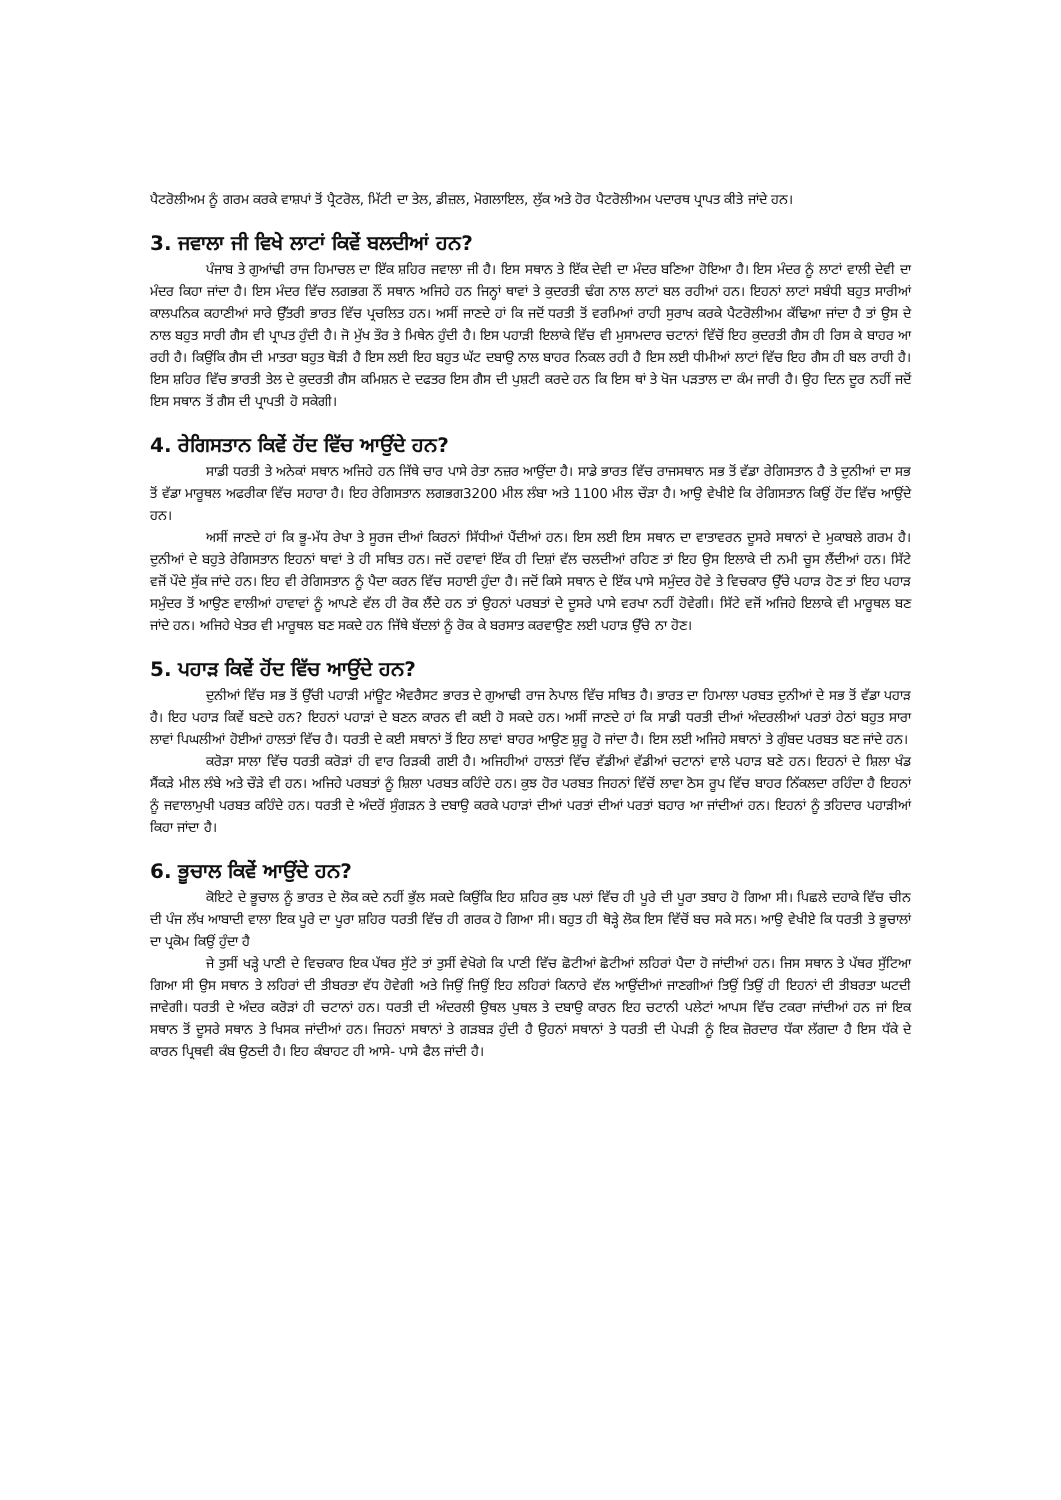ਪੈਟਰੋਲੀਅਮ ਨੂੰ ਗਰਮ ਕਰਕੇ ਵਾਸ਼ਪਾਂ ਤੋਂ ਪ੍ਰੈਟਰੋਲ, ਮਿੱਟੀ ਦਾ ਤੇਲ, ਡੀਜ਼ਲ, ਮੋਗਲਾਇਲ, ਲੁੱਕ ਅਤੇ ਹੋਰ ਪੈਟਰੋਲੀਅਮ ਪਦਾਰਥ ਪ੍ਰਾਪਤ ਕੀਤੇ ਜਾਂਦੇ ਹਨ।
3. ਜਵਾਲਾ ਜੀ ਵਿਖੇ ਲਾਟਾਂ ਕਿਵੇਂ ਬਲਦੀਆਂ ਹਨ?
ਪੰਜਾਬ ਤੇ ਗੁਆਂਢੀ ਰਾਜ ਹਿਮਾਚਲ ਦਾ ਇੱਕ ਸ਼ਹਿਰ ਜਵਾਲਾ ਜੀ ਹੈ। ਇਸ ਸਥਾਨ ਤੇ ਇੱਕ ਦੇਵੀ ਦਾ ਮੰਦਰ ਬਣਿਆ ਹੋਇਆ ਹੈ। ਇਸ ਮੰਦਰ ਨੂੰ ਲਾਟਾਂ ਵਾਲੀ ਦੇਵੀ ਦਾ ਮੰਦਰ ਕਿਹਾ ਜਾਂਦਾ ਹੈ। ਇਸ ਮੰਦਰ ਵਿੱਚ ਲਗਭਗ ਨੌਂ ਸਥਾਨ ਅਜਿਹੇ ਹਨ ਜਿਨ੍ਹਾਂ ਥਾਵਾਂ ਤੇ ਕੁਦਰਤੀ ਢੰਗ ਨਾਲ ਲਾਟਾਂ ਬਲ ਰਹੀਆਂ ਹਨ। ਇਹਨਾਂ ਲਾਟਾਂ ਸਬੰਧੀ ਬਹੁਤ ਸਾਰੀਆਂ ਕਾਲਪਨਿਕ ਕਹਾਣੀਆਂ ਸਾਰੇ ਉੱਤਰੀ ਭਾਰਤ ਵਿੱਚ ਪ੍ਰਚਲਿਤ ਹਨ। ਅਸੀਂ ਜਾਣਦੇ ਹਾਂ ਕਿ ਜਦੋਂ ਧਰਤੀ ਤੋਂ ਵਰਮਿਆਂ ਰਾਹੀ ਸੁਰਾਖ ਕਰਕੇ ਪੈਟਰੋਲੀਅਮ ਕੱਢਿਆ ਜਾਂਦਾ ਹੈ ਤਾਂ ਉਸ ਦੇ ਨਾਲ ਬਹੁਤ ਸਾਰੀ ਗੈਸ ਵੀ ਪ੍ਰਾਪਤ ਹੁੰਦੀ ਹੈ। ਜੋ ਮੁੱਖ ਤੌਰ ਤੇ ਮਿਥੇਨ ਹੁੰਦੀ ਹੈ। ਇਸ ਪਹਾੜੀ ਇਲਾਕੇ ਵਿੱਚ ਵੀ ਮੁਸਾਮਦਾਰ ਚਟਾਨਾਂ ਵਿੱਚੋਂ ਇਹ ਕੁਦਰਤੀ ਗੈਸ ਹੀ ਰਿਸ ਕੇ ਬਾਹਰ ਆ ਰਹੀ ਹੈ। ਕਿਉਂਕਿ ਗੈਸ ਦੀ ਮਾਤਰਾ ਬਹੁਤ ਥੋੜੀ ਹੈ ਇਸ ਲਈ ਇਹ ਬਹੁਤ ਘੱਟ ਦਬਾਉ ਨਾਲ ਬਾਹਰ ਨਿਕਲ ਰਹੀ ਹੈ ਇਸ ਲਈ ਧੀਮੀਆਂ ਲਾਟਾਂ ਵਿੱਚ ਇਹ ਗੈਸ ਹੀ ਬਲ ਰਾਹੀ ਹੈ। ਇਸ ਸ਼ਹਿਰ ਵਿੱਚ ਭਾਰਤੀ ਤੇਲ ਦੇ ਕੁਦਰਤੀ ਗੈਸ ਕਮਿਸ਼ਨ ਦੇ ਦਫਤਰ ਇਸ ਗੈਸ ਦੀ ਪੁਸ਼ਟੀ ਕਰਦੇ ਹਨ ਕਿ ਇਸ ਥਾਂ ਤੇ ਖੋਜ ਪੜਤਾਲ ਦਾ ਕੰਮ ਜਾਰੀ ਹੈ। ਉਹ ਦਿਨ ਦੂਰ ਨਹੀਂ ਜਦੋਂ ਇਸ ਸਥਾਨ ਤੋਂ ਗੈਸ ਦੀ ਪ੍ਰਾਪਤੀ ਹੋ ਸਕੇਗੀ।
4. ਰੇਗਿਸਤਾਨ ਕਿਵੇਂ ਹੋਂਦ ਵਿੱਚ ਆਉਂਦੇ ਹਨ?
ਸਾਡੀ ਧਰਤੀ ਤੇ ਅਨੇਕਾਂ ਸਥਾਨ ਅਜਿਹੇ ਹਨ ਜਿੱਥੇ ਚਾਰ ਪਾਸੇ ਰੇਤਾ ਨਜ਼ਰ ਆਉਂਦਾ ਹੈ। ਸਾਡੇ ਭਾਰਤ ਵਿੱਚ ਰਾਜਸਥਾਨ ਸਭ ਤੋਂ ਵੱਡਾ ਰੇਗਿਸਤਾਨ ਹੈ ਤੇ ਦੁਨੀਆਂ ਦਾ ਸਭ ਤੋਂ ਵੱਡਾ ਮਾਰੂਥਲ ਅਫਰੀਕਾ ਵਿੱਚ ਸਹਾਰਾ ਹੈ। ਇਹ ਰੇਗਿਸਤਾਨ ਲਗਭਗ3200 ਮੀਲ ਲੰਬਾ ਅਤੇ 1100 ਮੀਲ ਚੌੜਾ ਹੈ। ਆਉ ਵੇਖੀਏ ਕਿ ਰੇਗਿਸਤਾਨ ਕਿਉਂ ਹੋਂਦ ਵਿੱਚ ਆਉਂਦੇ ਹਨ।
ਅਸੀਂ ਜਾਣਦੇ ਹਾਂ ਕਿ ਭੂ-ਮੱਧ ਰੇਖਾ ਤੇ ਸੂਰਜ ਦੀਆਂ ਕਿਰਨਾਂ ਸਿੱਧੀਆਂ ਪੈਂਦੀਆਂ ਹਨ। ਇਸ ਲਈ ਇਸ ਸਥਾਨ ਦਾ ਵਾਤਾਵਰਨ ਦੂਸਰੇ ਸਥਾਨਾਂ ਦੇ ਮੁਕਾਬਲੇ ਗਰਮ ਹੈ। ਦੁਨੀਆਂ ਦੇ ਬਹੁਤੇ ਰੇਗਿਸਤਾਨ ਇਹਨਾਂ ਥਾਵਾਂ ਤੇ ਹੀ ਸਥਿਤ ਹਨ। ਜਦੋਂ ਹਵਾਵਾਂ ਇੱਕ ਹੀ ਦਿਸ਼ਾਂ ਵੱਲ ਚਲਦੀਆਂ ਰਹਿਣ ਤਾਂ ਇਹ ਉਸ ਇਲਾਕੇ ਦੀ ਨਮੀ ਚੂਸ ਲੈਂਦੀਆਂ ਹਨ। ਸਿੱਟੇ ਵਜੋਂ ਪੌਦੇ ਸੁੱਕ ਜਾਂਦੇ ਹਨ। ਇਹ ਵੀ ਰੇਗਿਸਤਾਨ ਨੂੰ ਪੈਦਾ ਕਰਨ ਵਿੱਚ ਸਹਾਈ ਹੁੰਦਾ ਹੈ। ਜਦੋਂ ਕਿਸੇ ਸਥਾਨ ਦੇ ਇੱਕ ਪਾਸੇ ਸਮੁੰਦਰ ਹੋਵੇ ਤੇ ਵਿਚਕਾਰ ਉੱਚੇ ਪਹਾੜ ਹੋਣ ਤਾਂ ਇਹ ਪਹਾੜ ਸਮੁੰਦਰ ਤੋਂ ਆਉਣ ਵਾਲੀਆਂ ਹਾਵਾਵਾਂ ਨੂੰ ਆਪਣੇ ਵੱਲ ਹੀ ਰੋਕ ਲੈਂਦੇ ਹਨ ਤਾਂ ਉਹਨਾਂ ਪਰਬਤਾਂ ਦੇ ਦੂਸਰੇ ਪਾਸੇ ਵਰਖਾ ਨਹੀਂ ਹੋਵੇਗੀ। ਸਿੱਟੇ ਵਜੋਂ ਅਜਿਹੇ ਇਲਾਕੇ ਵੀ ਮਾਰੂਥਲ ਬਣ ਜਾਂਦੇ ਹਨ। ਅਜਿਹੇ ਖੇਤਰ ਵੀ ਮਾਰੂਥਲ ਬਣ ਸਕਦੇ ਹਨ ਜਿੱਥੇ ਬੱਦਲਾਂ ਨੂੰ ਰੋਕ ਕੇ ਬਰਸਾਤ ਕਰਵਾਉਣ ਲਈ ਪਹਾੜ ਉੱਚੇ ਨਾ ਹੋਣ।
5. ਪਹਾੜ ਕਿਵੇਂ ਹੋਂਦ ਵਿੱਚ ਆਉਂਦੇ ਹਨ?
ਦੁਨੀਆਂ ਵਿੱਚ ਸਭ ਤੋਂ ਉੱਚੀ ਪਹਾੜੀ ਮਾਂਊਟ ਐਵਰੈਸਟ ਭਾਰਤ ਦੇ ਗੁਆਢੀ ਰਾਜ ਨੇਪਾਲ ਵਿੱਚ ਸਥਿਤ ਹੈ। ਭਾਰਤ ਦਾ ਹਿਮਾਲਾ ਪਰਬਤ ਦੁਨੀਆਂ ਦੇ ਸਭ ਤੋਂ ਵੱਡਾ ਪਹਾੜ ਹੈ। ਇਹ ਪਹਾੜ ਕਿਵੇਂ ਬਣਦੇ ਹਨ? ਇਹਨਾਂ ਪਹਾੜਾਂ ਦੇ ਬਣਨ ਕਾਰਨ ਵੀ ਕਈ ਹੋ ਸਕਦੇ ਹਨ। ਅਸੀਂ ਜਾਣਦੇ ਹਾਂ ਕਿ ਸਾਡੀ ਧਰਤੀ ਦੀਆਂ ਅੰਦਰਲੀਆਂ ਪਰਤਾਂ ਹੇਠਾਂ ਬਹੁਤ ਸਾਰਾ ਲਾਵਾਂ ਪਿਘਲੀਆਂ ਹੋਈਆਂ ਹਾਲਤਾਂ ਵਿੱਚ ਹੈ। ਧਰਤੀ ਦੇ ਕਈ ਸਥਾਨਾਂ ਤੋਂ ਇਹ ਲਾਵਾਂ ਬਾਹਰ ਆਉਣ ਸ਼ੁਰੂ ਹੋ ਜਾਂਦਾ ਹੈ। ਇਸ ਲਈ ਅਜਿਹੇ ਸਥਾਨਾਂ ਤੇ ਗੁੰਬਦ ਪਰਬਤ ਬਣ ਜਾਂਦੇ ਹਨ।
ਕਰੋੜਾ ਸਾਲਾ ਵਿੱਚ ਧਰਤੀ ਕਰੋੜਾਂ ਹੀ ਵਾਰ ਰਿੜਕੀ ਗਈ ਹੈ। ਅਜਿਹੀਆਂ ਹਾਲਤਾਂ ਵਿੱਚ ਵੱਡੀਆਂ ਵੱਡੀਆਂ ਚਟਾਨਾਂ ਵਾਲੇ ਪਹਾੜ ਬਣੇ ਹਨ। ਇਹਨਾਂ ਦੇ ਸ਼ਿਲਾ ਖੰਡ ਸੈਂਕੜੇ ਮੀਲ ਲੰਬੇ ਅਤੇ ਚੌੜੇ ਵੀ ਹਨ। ਅਜਿਹੇ ਪਰਬਤਾਂ ਨੂੰ ਸ਼ਿਲਾ ਪਰਬਤ ਕਹਿੰਦੇ ਹਨ। ਕੁਝ ਹੋਰ ਪਰਬਤ ਜਿਹਨਾਂ ਵਿੱਚੋਂ ਲਾਵਾ ਠੋਸ ਰੂਪ ਵਿੱਚ ਬਾਹਰ ਨਿੱਕਲਦਾ ਰਹਿੰਦਾ ਹੈ ਇਹਨਾਂ ਨੂੰ ਜਵਾਲਾਮੁਖੀ ਪਰਬਤ ਕਹਿੰਦੇ ਹਨ। ਧਰਤੀ ਦੇ ਅੰਦਰੋਂ ਸੁੰਗੜਨ ਤੇ ਦਬਾਉ ਕਰਕੇ ਪਹਾੜਾਂ ਦੀਆਂ ਪਰਤਾਂ ਦੀਆਂ ਪਰਤਾਂ ਬਹਾਰ ਆ ਜਾਂਦੀਆਂ ਹਨ। ਇਹਨਾਂ ਨੂੰ ਤਹਿਦਾਰ ਪਹਾੜੀਆਂ ਕਿਹਾ ਜਾਂਦਾ ਹੈ।
6. ਭੂਚਾਲ ਕਿਵੇਂ ਆਉਂਦੇ ਹਨ?
ਕੋਇਟੇ ਦੇ ਭੂਚਾਲ ਨੂੰ ਭਾਰਤ ਦੇ ਲੋਕ ਕਦੇ ਨਹੀਂ ਭੁੱਲ ਸਕਦੇ ਕਿਉਂਕਿ ਇਹ ਸ਼ਹਿਰ ਕੁਝ ਪਲਾਂ ਵਿੱਚ ਹੀ ਪੂਰੇ ਦੀ ਪੂਰਾ ਤਬਾਹ ਹੋ ਗਿਆ ਸੀ। ਪਿਛਲੇ ਦਹਾਕੇ ਵਿੱਚ ਚੀਨ ਦੀ ਪੰਜ ਲੱਖ ਆਬਾਦੀ ਵਾਲਾ ਇਕ ਪੂਰੇ ਦਾ ਪੂਰਾ ਸ਼ਹਿਰ ਧਰਤੀ ਵਿੱਚ ਹੀ ਗਰਕ ਹੋ ਗਿਆ ਸੀ। ਬਹੁਤ ਹੀ ਥੋੜ੍ਹੇ ਲੋਕ ਇਸ ਵਿੱਚੋਂ ਬਚ ਸਕੇ ਸਨ। ਆਉ ਵੇਖੀਏ ਕਿ ਧਰਤੀ ਤੇ ਭੂਚਾਲਾਂ ਦਾ ਪ੍ਰਕੋਮ ਕਿਉਂ ਹੁੰਦਾ ਹੈ
ਜੇ ਤੁਸੀਂ ਖੜ੍ਹੇ ਪਾਣੀ ਦੇ ਵਿਚਕਾਰ ਇਕ ਪੱਥਰ ਸੁੱਟੇ ਤਾਂ ਤੁਸੀਂ ਵੇਖੋਗੇ ਕਿ ਪਾਣੀ ਵਿੱਚ ਛੋਟੀਆਂ ਛੋਟੀਆਂ ਲਹਿਰਾਂ ਪੈਦਾ ਹੋ ਜਾਂਦੀਆਂ ਹਨ। ਜਿਸ ਸਥਾਨ ਤੇ ਪੱਥਰ ਸੁੱਟਿਆ ਗਿਆ ਸੀ ਉਸ ਸਥਾਨ ਤੇ ਲਹਿਰਾਂ ਦੀ ਤੀਬਰਤਾ ਵੱਧ ਹੋਵੇਗੀ ਅਤੇ ਜਿਉਂ ਜਿਉਂ ਇਹ ਲਹਿਰਾਂ ਕਿਨਾਰੇ ਵੱਲ ਆਉਂਦੀਆਂ ਜਾਣਗੀਆਂ ਤਿਉਂ ਤਿਉਂ ਹੀ ਇਹਨਾਂ ਦੀ ਤੀਬਰਤਾ ਘਟਦੀ ਜਾਵੇਗੀ। ਧਰਤੀ ਦੇ ਅੰਦਰ ਕਰੋੜਾਂ ਹੀ ਚਟਾਨਾਂ ਹਨ। ਧਰਤੀ ਦੀ ਅੰਦਰਲੀ ਉਥਲ ਪੁਥਲ ਤੇ ਦਬਾਉ ਕਾਰਨ ਇਹ ਚਟਾਨੀ ਪਲੇਟਾਂ ਆਪਸ ਵਿੱਚ ਟਕਰਾ ਜਾਂਦੀਆਂ ਹਨ ਜਾਂ ਇਕ ਸਥਾਨ ਤੋਂ ਦੂਸਰੇ ਸਥਾਨ ਤੇ ਖਿਸਕ ਜਾਂਦੀਆਂ ਹਨ। ਜਿਹਨਾਂ ਸਥਾਨਾਂ ਤੇ ਗੜਬੜ ਹੁੰਦੀ ਹੈ ਉਹਨਾਂ ਸਥਾਨਾਂ ਤੇ ਧਰਤੀ ਦੀ ਪੇਪੜੀ ਨੂੰ ਇਕ ਜ਼ੋਰਦਾਰ ਧੱਕਾ ਲੱਗਦਾ ਹੈ ਇਸ ਧੱਕੇ ਦੇ ਕਾਰਨ ਪ੍ਰਿਥਵੀ ਕੰਬ ਉਠਦੀ ਹੈ। ਇਹ ਕੰਬਾਹਟ ਹੀ ਆਸੇ- ਪਾਸੇ ਫੈਲ ਜਾਂਦੀ ਹੈ।